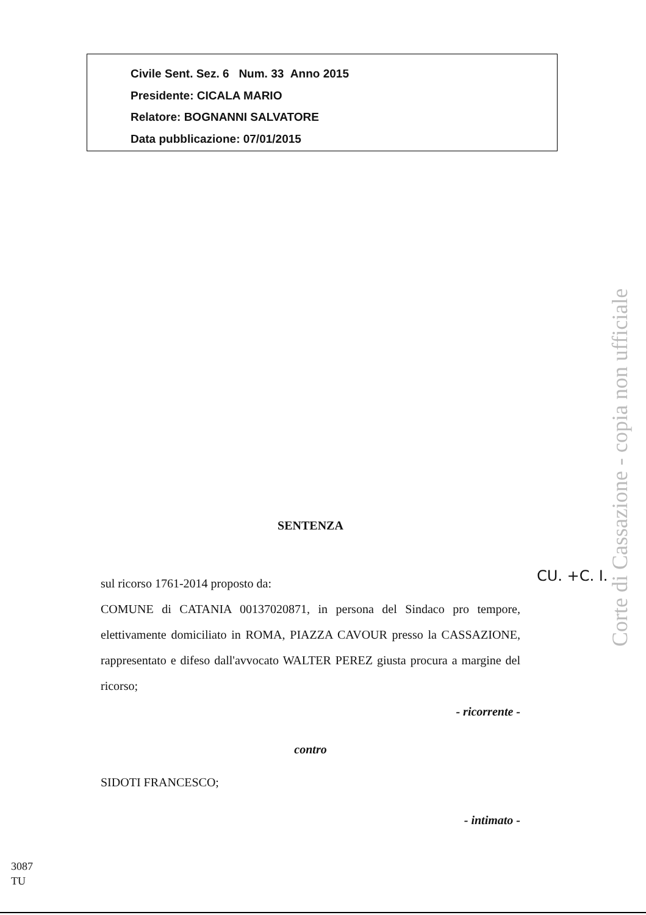Civile Sent. Sez. 6 Num. 33 Anno 2015
Presidente: CICALA MARIO
Relatore: BOGNANNI SALVATORE
Data pubblicazione: 07/01/2015
Corte di Cassazione - copia non ufficiale
CU. +C. I.
SENTENZA
sul ricorso 1761-2014 proposto da:
COMUNE di CATANIA 00137020871, in persona del Sindaco pro tempore, elettivamente domiciliato in ROMA, PIAZZA CAVOUR presso la CASSAZIONE, rappresentato e difeso dall'avvocato WALTER PEREZ giusta procura a margine del ricorso;
- ricorrente -
contro
SIDOTI FRANCESCO;
- intimato -
3087
TU